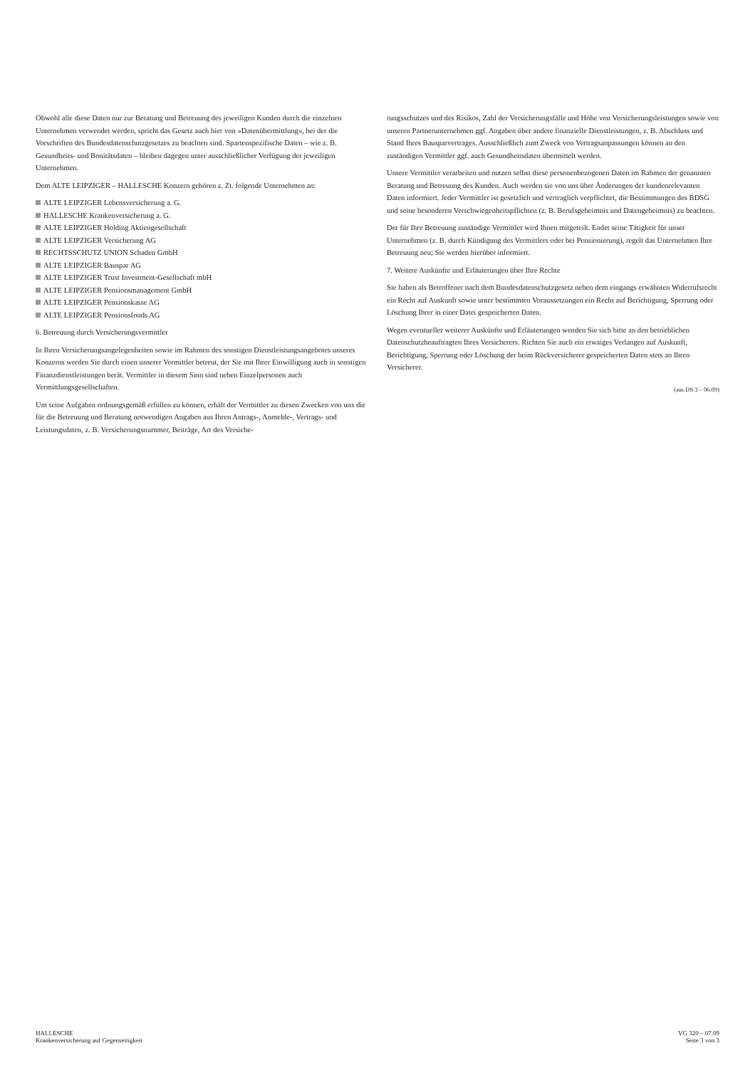Obwohl alle diese Daten nur zur Beratung und Betreuung des jeweiligen Kunden durch die einzelnen Unternehmen verwendet werden, spricht das Gesetz auch hier von »Datenübermittlung«, bei der die Vorschriften des Bundesdatenschutzgesetzes zu beachten sind. Spartenspezifische Daten – wie z. B. Gesundheits- und Bonitätsdaten – bleiben dagegen unter ausschließlicher Verfügung der jeweiligen Unternehmen.
Dem ALTE LEIPZIGER – HALLESCHE Konzern gehören z. Zt. folgende Unternehmen an:
ALTE LEIPZIGER Lebensversicherung a. G.
HALLESCHE Krankenversicherung a. G.
ALTE LEIPZIGER Holding Aktiengesellschaft
ALTE LEIPZIGER Versicherung AG
RECHTSSCHUTZ UNION Schaden GmbH
ALTE LEIPZIGER Bauspar AG
ALTE LEIPZIGER Trust Investment-Gesellschaft mbH
ALTE LEIPZIGER Pensionsmanagement GmbH
ALTE LEIPZIGER Pensionskasse AG
ALTE LEIPZIGER Pensionsfonds AG
6. Betreuung durch Versicherungsvermittler
In Ihren Versicherungsangelegenheiten sowie im Rahmen des sonstigen Dienstleistungsangebotes unseres Konzerns werden Sie durch einen unserer Vermittler betreut, der Sie mit Ihrer Einwilligung auch in sonstigen Finanzdienstleistungen berät. Vermittler in diesem Sinn sind neben Einzelpersonen auch Vermittlungsgesellschaften.
Um seine Aufgaben ordnungsgemäß erfüllen zu können, erhält der Vermittler zu diesen Zwecken von uns die für die Betreuung und Beratung notwendigen Angaben aus Ihren Antrags-, Anmelde-, Vertrags- und Leistungsdaten, z. B. Versicherungsnummer, Beiträge, Art des Versiche-
rungsschutzes und des Risikos, Zahl der Versicherungsfälle und Höhe von Versicherungsleistungen sowie von unseren Partnerunternehmen ggf. Angaben über andere finanzielle Dienstleistungen, z. B. Abschluss und Stand Ihres Bausparvertrages. Ausschließlich zum Zweck von Vertragsanpassungen können an den zuständigen Vermittler ggf. auch Gesundheitsdaten übermittelt werden.
Unsere Vermittler verarbeiten und nutzen selbst diese personenbezogenen Daten im Rahmen der genannten Beratung und Betreuung des Kunden. Auch werden sie von uns über Änderungen der kundenrelevanten Daten informiert. Jeder Vermittler ist gesetzlich und vertraglich verpflichtet, die Bestimmungen des BDSG und seine besonderen Verschwiegenheitspflichten (z. B. Berufsgeheimnis und Datengeheimnis) zu beachten.
Der für Ihre Betreuung zuständige Vermittler wird Ihnen mitgeteilt. Endet seine Tätigkeit für unser Unternehmen (z. B. durch Kündigung des Vermittlers oder bei Pensionierung), regelt das Unternehmen Ihre Betreuung neu; Sie werden hierüber informiert.
7. Weitere Auskünfte und Erläuterungen über Ihre Rechte
Sie haben als Betroffener nach dem Bundesdatenschutzgesetz neben dem eingangs erwähnten Widerrufsrecht ein Recht auf Auskunft sowie unter bestimmten Voraussetzungen ein Recht auf Berichtigung, Sperrung oder Löschung Ihrer in einer Datei gespeicherten Daten.
Wegen eventueller weiterer Auskünfte und Erläuterungen wenden Sie sich bitte an den betrieblichen Datenschutzbeauftragten Ihres Versicherers. Richten Sie auch ein etwaiges Verlangen auf Auskunft, Berichtigung, Sperrung oder Löschung der beim Rückversicherer gespeicherten Daten stets an Ihren Versicherer.
(aus DS 3 – 06.09)
HALLESCHE
Krankenversicherung auf Gegenseitigkeit
VG 320 – 07.09
Seite 3 von 3